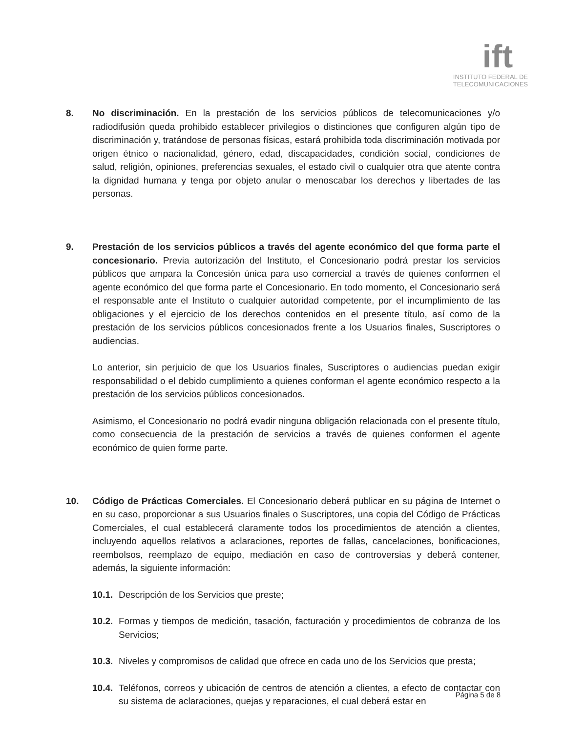ift
INSTITUTO FEDERAL DE
TELECOMUNICACIONES
8. No discriminación. En la prestación de los servicios públicos de telecomunicaciones y/o radiodifusión queda prohibido establecer privilegios o distinciones que configuren algún tipo de discriminación y, tratándose de personas físicas, estará prohibida toda discriminación motivada por origen étnico o nacionalidad, género, edad, discapacidades, condición social, condiciones de salud, religión, opiniones, preferencias sexuales, el estado civil o cualquier otra que atente contra la dignidad humana y tenga por objeto anular o menoscabar los derechos y libertades de las personas.
9. Prestación de los servicios públicos a través del agente económico del que forma parte el concesionario. Previa autorización del Instituto, el Concesionario podrá prestar los servicios públicos que ampara la Concesión única para uso comercial a través de quienes conformen el agente económico del que forma parte el Concesionario. En todo momento, el Concesionario será el responsable ante el Instituto o cualquier autoridad competente, por el incumplimiento de las obligaciones y el ejercicio de los derechos contenidos en el presente título, así como de la prestación de los servicios públicos concesionados frente a los Usuarios finales, Suscriptores o audiencias.
Lo anterior, sin perjuicio de que los Usuarios finales, Suscriptores o audiencias puedan exigir responsabilidad o el debido cumplimiento a quienes conforman el agente económico respecto a la prestación de los servicios públicos concesionados.
Asimismo, el Concesionario no podrá evadir ninguna obligación relacionada con el presente título, como consecuencia de la prestación de servicios a través de quienes conformen el agente económico de quien forme parte.
10. Código de Prácticas Comerciales. El Concesionario deberá publicar en su página de Internet o en su caso, proporcionar a sus Usuarios finales o Suscriptores, una copia del Código de Prácticas Comerciales, el cual establecerá claramente todos los procedimientos de atención a clientes, incluyendo aquellos relativos a aclaraciones, reportes de fallas, cancelaciones, bonificaciones, reembolsos, reemplazo de equipo, mediación en caso de controversias y deberá contener, además, la siguiente información:
10.1. Descripción de los Servicios que preste;
10.2. Formas y tiempos de medición, tasación, facturación y procedimientos de cobranza de los Servicios;
10.3. Niveles y compromisos de calidad que ofrece en cada uno de los Servicios que presta;
10.4. Teléfonos, correos y ubicación de centros de atención a clientes, a efecto de contactar con su sistema de aclaraciones, quejas y reparaciones, el cual deberá estar en
Página 5 de 8